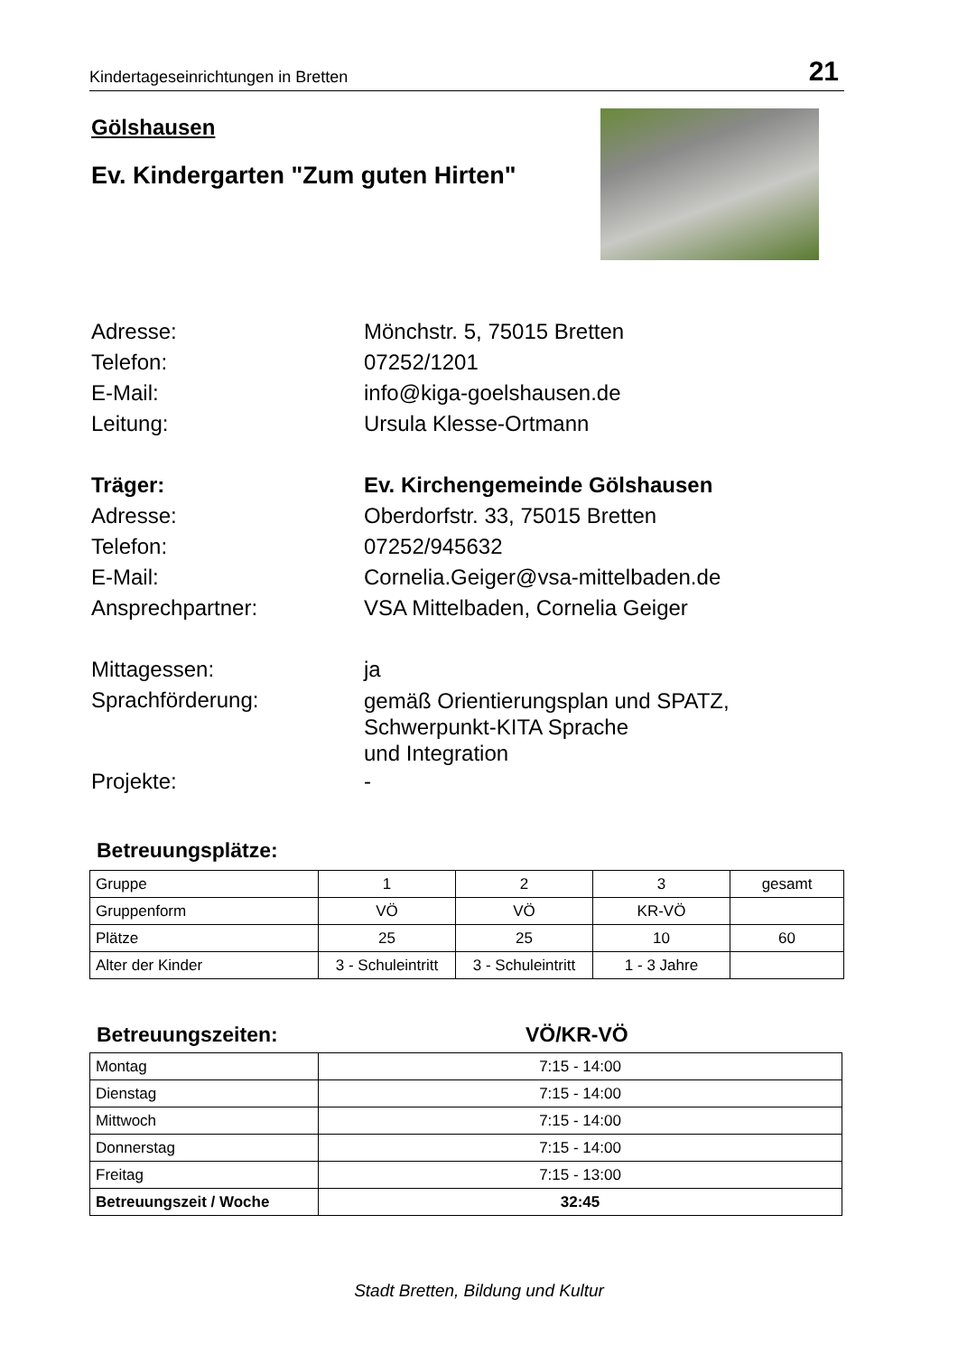Kindertageseinrichtungen in Bretten 21
Gölshausen
Ev. Kindergarten "Zum guten Hirten"
Adresse: Mönchstr. 5, 75015 Bretten
Telefon: 07252/1201
E-Mail: info@kiga-goelshausen.de
Leitung: Ursula Klesse-Ortmann
Träger: Ev. Kirchengemeinde Gölshausen
Adresse: Oberdorfstr. 33, 75015 Bretten
Telefon: 07252/945632
E-Mail: Cornelia.Geiger@vsa-mittelbaden.de
Ansprechpartner: VSA Mittelbaden, Cornelia Geiger
Mittagessen: ja
Sprachförderung:
gemäß Orientierungsplan und SPATZ,
Schwerpunkt-KITA Sprache
und Integration
Projekte: -
Betreuungsplätze:
| Gruppe | 1 | 2 | 3 | gesamt |
| Gruppenform | VÖ | VÖ | KR-VÖ | |
| Plätze | 25 | 25 | 10 | 60 |
| Alter der Kinder | 3 - Schuleintritt | 3 - Schuleintritt | 1 - 3 Jahre | |
Betreuungszeiten: VÖ/KR-VÖ
| Montag | 7:15 - 14:00 |
| Dienstag | 7:15 - 14:00 |
| Mittwoch | 7:15 - 14:00 |
| Donnerstag | 7:15 - 14:00 |
| Freitag | 7:15 - 13:00 |
| Betreuungszeit / Woche | 32:45 |
Stadt Bretten, Bildung und Kultur